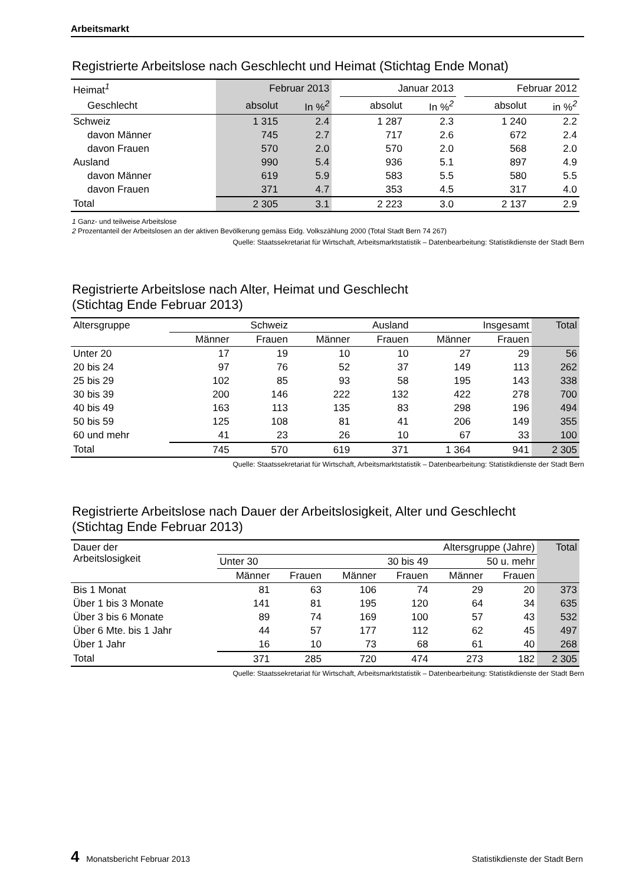Arbeitsmarkt
Registrierte Arbeitslose nach Geschlecht und Heimat (Stichtag Ende Monat)
| Heimat<sup>1</sup> | Februar 2013 | | | Januar 2013 | | | Februar 2012 | |
| --- | --- | --- | --- | --- | --- | --- | --- | --- |
| Geschlecht | absolut | In %<sup>2</sup> | | absolut | In %<sup>2</sup> | | absolut | in %<sup>2</sup> |
| Schweiz | 1 315 | 2.4 | | 1 287 | 2.3 | | 1 240 | 2.2 |
| davon Männer | 745 | 2.7 | | 717 | 2.6 | | 672 | 2.4 |
| davon Frauen | 570 | 2.0 | | 570 | 2.0 | | 568 | 2.0 |
| Ausland | 990 | 5.4 | | 936 | 5.1 | | 897 | 4.9 |
| davon Männer | 619 | 5.9 | | 583 | 5.5 | | 580 | 5.5 |
| davon Frauen | 371 | 4.7 | | 353 | 4.5 | | 317 | 4.0 |
| Total | 2 305 | 3.1 | | 2 223 | 3.0 | | 2 137 | 2.9 |
1 Ganz- und teilweise Arbeitslose
2 Prozentanteil der Arbeitslosen an der aktiven Bevölkerung gemäss Eidg. Volkszählung 2000 (Total Stadt Bern 74 267)
Quelle: Staatssekretariat für Wirtschaft, Arbeitsmarktstatistik – Datenbearbeitung: Statistikdienste der Stadt Bern
Registrierte Arbeitslose nach Alter, Heimat und Geschlecht
(Stichtag Ende Februar 2013)
| Altersgruppe | Schweiz | | Ausland | | Insgesamt | | Total |
| --- | --- | --- | --- | --- | --- | --- | --- |
| | Männer | Frauen | Männer | Frauen | Männer | Frauen | |
| Unter 20 | 17 | 19 | 10 | 10 | 27 | 29 | 56 |
| 20 bis 24 | 97 | 76 | 52 | 37 | 149 | 113 | 262 |
| 25 bis 29 | 102 | 85 | 93 | 58 | 195 | 143 | 338 |
| 30 bis 39 | 200 | 146 | 222 | 132 | 422 | 278 | 700 |
| 40 bis 49 | 163 | 113 | 135 | 83 | 298 | 196 | 494 |
| 50 bis 59 | 125 | 108 | 81 | 41 | 206 | 149 | 355 |
| 60 und mehr | 41 | 23 | 26 | 10 | 67 | 33 | 100 |
| Total | 745 | 570 | 619 | 371 | 1 364 | 941 | 2 305 |
Quelle: Staatssekretariat für Wirtschaft, Arbeitsmarktstatistik – Datenbearbeitung: Statistikdienste der Stadt Bern
Registrierte Arbeitslose nach Dauer der Arbeitslosigkeit, Alter und Geschlecht
(Stichtag Ende Februar 2013)
| Dauer der Arbeitslosigkeit | Altersgruppe (Jahre) | | | | | | Total |
| --- | --- | --- | --- | --- | --- | --- | --- |
| | Unter 30 | | 30 bis 49 | | 50 u. mehr | | |
| | Männer | Frauen | Männer | Frauen | Männer | Frauen | |
| Bis 1 Monat | 81 | 63 | 106 | 74 | 29 | 20 | 373 |
| Über 1 bis 3 Monate | 141 | 81 | 195 | 120 | 64 | 34 | 635 |
| Über 3 bis 6 Monate | 89 | 74 | 169 | 100 | 57 | 43 | 532 |
| Über 6 Mte. bis 1 Jahr | 44 | 57 | 177 | 112 | 62 | 45 | 497 |
| Über 1 Jahr | 16 | 10 | 73 | 68 | 61 | 40 | 268 |
| Total | 371 | 285 | 720 | 474 | 273 | 182 | 2 305 |
Quelle: Staatssekretariat für Wirtschaft, Arbeitsmarktstatistik – Datenbearbeitung: Statistikdienste der Stadt Bern
4 Monatsbericht Februar 2013 Statistikdienste der Stadt Bern